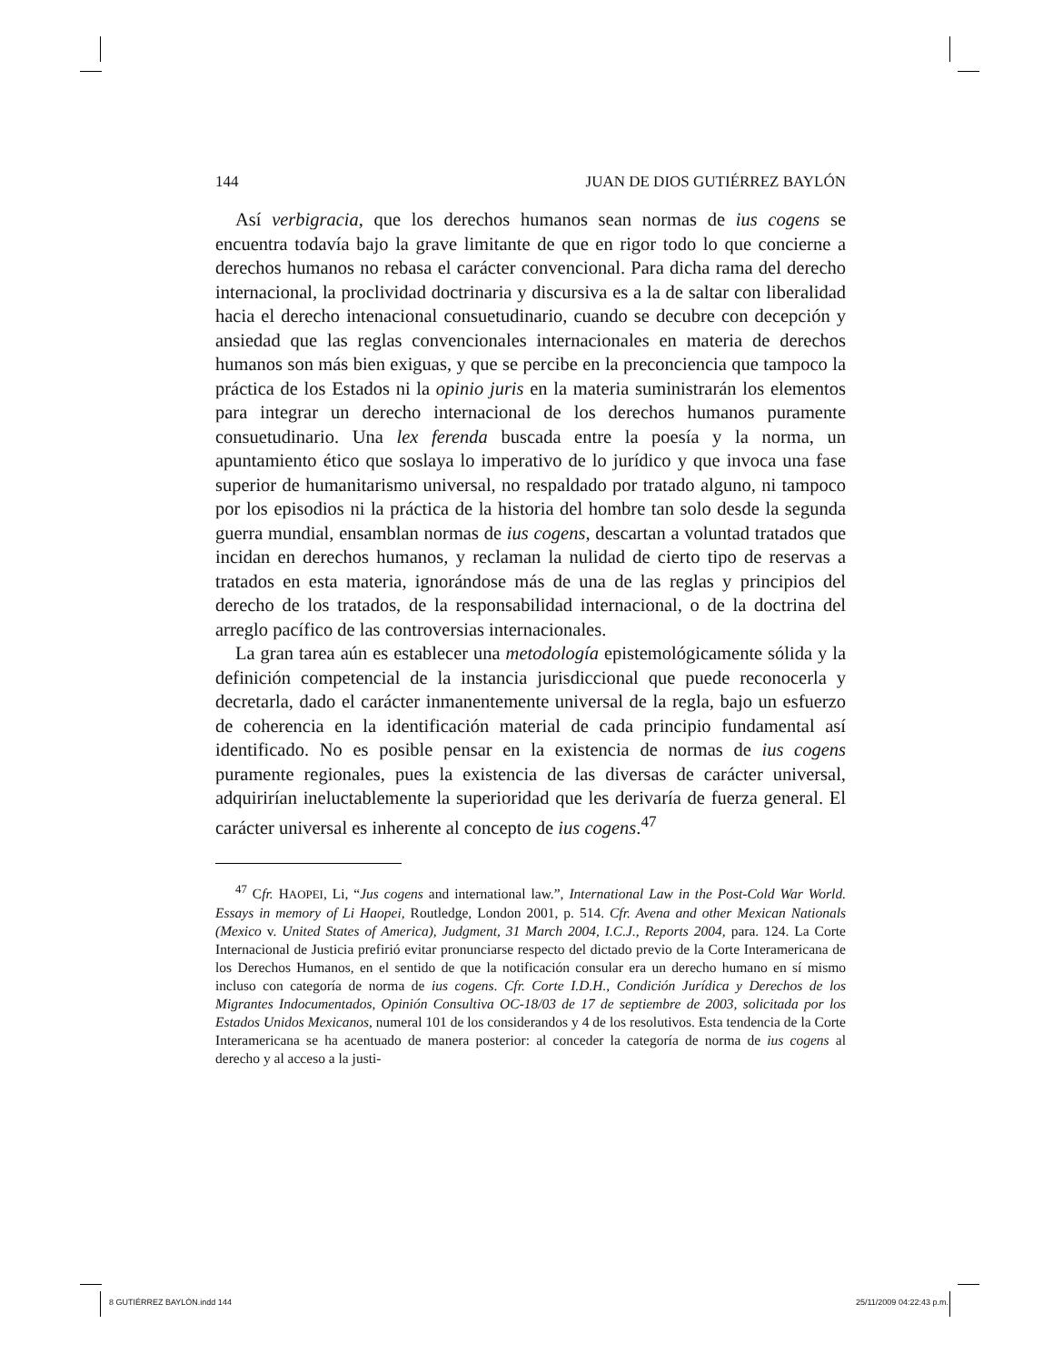144 JUAN DE DIOS GUTIÉRREZ BAYLÓN
Así verbigracia, que los derechos humanos sean normas de ius cogens se encuentra todavía bajo la grave limitante de que en rigor todo lo que concierne a derechos humanos no rebasa el carácter convencional. Para dicha rama del derecho internacional, la proclividad doctrinaria y discursiva es a la de saltar con liberalidad hacia el derecho intenacional consuetudinario, cuando se decubre con decepción y ansiedad que las reglas convencionales internacionales en materia de derechos humanos son más bien exiguas, y que se percibe en la preconciencia que tampoco la práctica de los Estados ni la opinio juris en la materia suministrarán los elementos para integrar un derecho internacional de los derechos humanos puramente consuetudinario. Una lex ferenda buscada entre la poesía y la norma, un apuntamiento ético que soslaya lo imperativo de lo jurídico y que invoca una fase superior de humanitarismo universal, no respaldado por tratado alguno, ni tampoco por los episodios ni la práctica de la historia del hombre tan solo desde la segunda guerra mundial, ensamblan normas de ius cogens, descartan a voluntad tratados que incidan en derechos humanos, y reclaman la nulidad de cierto tipo de reservas a tratados en esta materia, ignorándose más de una de las reglas y principios del derecho de los tratados, de la responsabilidad internacional, o de la doctrina del arreglo pacífico de las controversias internacionales.
La gran tarea aún es establecer una metodología epistemológicamente sólida y la definición competencial de la instancia jurisdiccional que puede reconocerla y decretarla, dado el carácter inmanentemente universal de la regla, bajo un esfuerzo de coherencia en la identificación material de cada principio fundamental así identificado. No es posible pensar en la existencia de normas de ius cogens puramente regionales, pues la existencia de las diversas de carácter universal, adquirirían ineluctablemente la superioridad que les derivaría de fuerza general. El carácter universal es inherente al concepto de ius cogens.<sup>47</sup>
<sup>47</sup> Cfr. HAOPEI, Li, “Jus cogens and international law.”, International Law in the Post-Cold War World. Essays in memory of Li Haopei, Routledge, London 2001, p. 514. Cfr. Avena and other Mexican Nationals (Mexico v. United States of America), Judgment, 31 March 2004, I.C.J., Reports 2004, para. 124. La Corte Internacional de Justicia prefirió evitar pronunciarse respecto del dictado previo de la Corte Interamericana de los Derechos Humanos, en el sentido de que la notificación consular era un derecho humano en sí mismo incluso con categoría de norma de ius cogens. Cfr. Corte I.D.H., Condición Jurídica y Derechos de los Migrantes Indocumentados, Opinión Consultiva OC-18/03 de 17 de septiembre de 2003, solicitada por los Estados Unidos Mexicanos, numeral 101 de los considerandos y 4 de los resolutivos. Esta tendencia de la Corte Interamericana se ha acentuado de manera posterior: al conceder la categoría de norma de ius cogens al derecho y al acceso a la justi-
8 GUTIÉRREZ BAYLÓN.indd 144 25/11/2009 04:22:43 p.m.